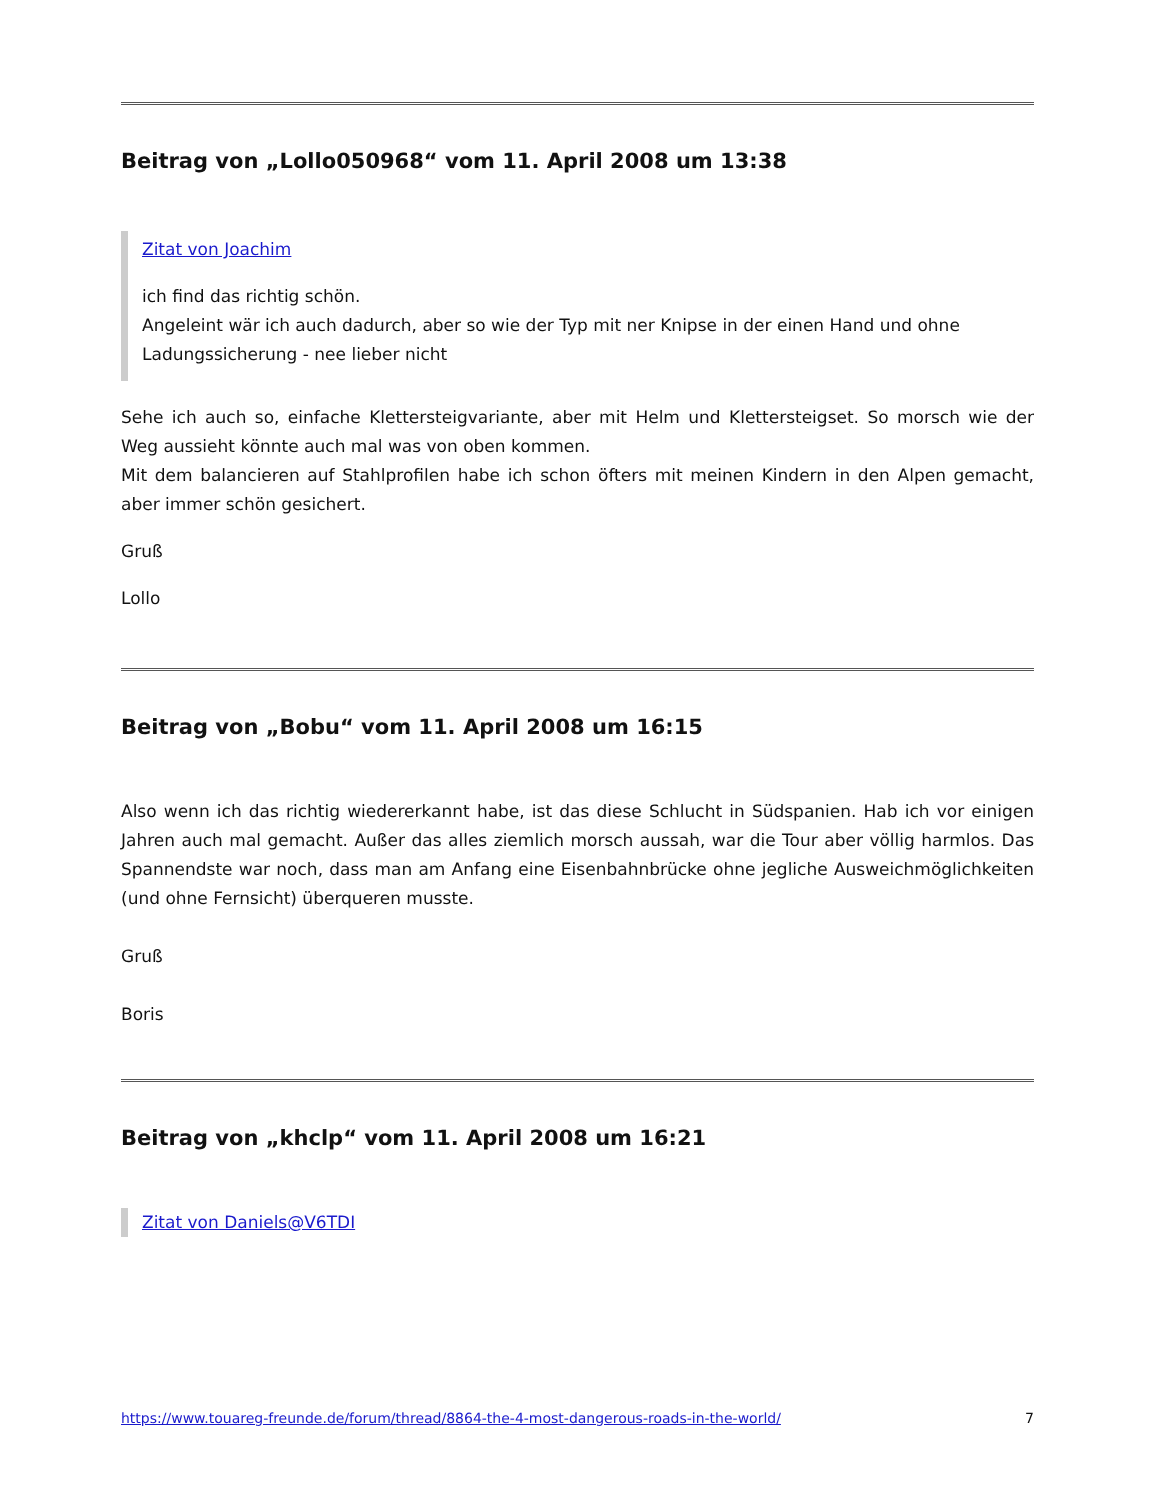Beitrag von „Lollo050968“ vom 11. April 2008 um 13:38
Zitat von Joachim
ich find das richtig schön.
Angeleint wär ich auch dadurch, aber so wie der Typ mit ner Knipse in der einen Hand und ohne Ladungssicherung - nee lieber nicht
Sehe ich auch so, einfache Klettersteigvariante, aber mit Helm und Klettersteigset. So morsch wie der Weg aussieht könnte auch mal was von oben kommen.
Mit dem balancieren auf Stahlprofilen habe ich schon öfters mit meinen Kindern in den Alpen gemacht, aber immer schön gesichert.
Gruß
Lollo
Beitrag von „Bobu“ vom 11. April 2008 um 16:15
Also wenn ich das richtig wiedererkannt habe, ist das diese Schlucht in Südspanien. Hab ich vor einigen Jahren auch mal gemacht. Außer das alles ziemlich morsch aussah, war die Tour aber völlig harmlos. Das Spannendste war noch, dass man am Anfang eine Eisenbahnbrücke ohne jegliche Ausweichmöglichkeiten (und ohne Fernsicht) überqueren musste.
Gruß
Boris
Beitrag von „khclp“ vom 11. April 2008 um 16:21
Zitat von Daniels@V6TDI
https://www.touareg-freunde.de/forum/thread/8864-the-4-most-dangerous-roads-in-the-world/ 7